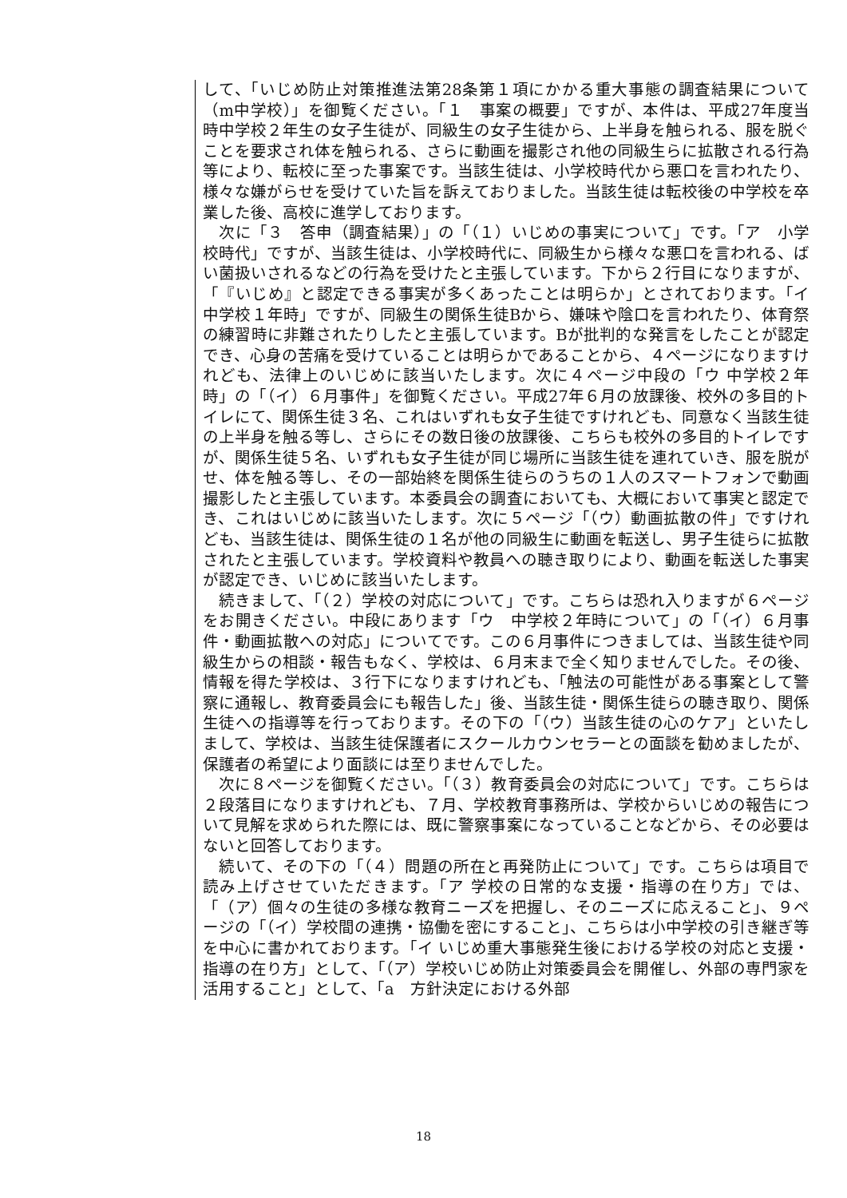して、「いじめ防止対策推進法第28条第１項にかかる重大事態の調査結果について（m中学校）」を御覧ください。「１　事案の概要」ですが、本件は、平成27年度当時中学校２年生の女子生徒が、同級生の女子生徒から、上半身を触られる、服を脱ぐことを要求され体を触られる、さらに動画を撮影され他の同級生らに拡散される行為等により、転校に至った事案です。当該生徒は、小学校時代から悪口を言われたり、様々な嫌がらせを受けていた旨を訴えておりました。当該生徒は転校後の中学校を卒業した後、高校に進学しております。
　次に「３　答申（調査結果）」の「（１）いじめの事実について」です。「ア　小学校時代」ですが、当該生徒は、小学校時代に、同級生から様々な悪口を言われる、ばい菌扱いされるなどの行為を受けたと主張しています。下から２行目になりますが、「『いじめ』と認定できる事実が多くあったことは明らか」とされております。「イ　中学校１年時」ですが、同級生の関係生徒Bから、嫌味や陰口を言われたり、体育祭の練習時に非難されたりしたと主張しています。Bが批判的な発言をしたことが認定でき、心身の苦痛を受けていることは明らかであることから、４ページになりますけれども、法律上のいじめに該当いたします。次に４ページ中段の「ウ 中学校２年時」の「（イ）６月事件」を御覧ください。平成27年６月の放課後、校外の多目的トイレにて、関係生徒３名、これはいずれも女子生徒ですけれども、同意なく当該生徒の上半身を触る等し、さらにその数日後の放課後、こちらも校外の多目的トイレですが、関係生徒５名、いずれも女子生徒が同じ場所に当該生徒を連れていき、服を脱がせ、体を触る等し、その一部始終を関係生徒らのうちの１人のスマートフォンで動画撮影したと主張しています。本委員会の調査においても、大概において事実と認定でき、これはいじめに該当いたします。次に５ページ「（ウ）動画拡散の件」ですけれども、当該生徒は、関係生徒の１名が他の同級生に動画を転送し、男子生徒らに拡散されたと主張しています。学校資料や教員への聴き取りにより、動画を転送した事実が認定でき、いじめに該当いたします。
　続きまして、「（２）学校の対応について」です。こちらは恐れ入りますが６ページをお開きください。中段にあります「ウ　中学校２年時について」の「（イ）６月事件・動画拡散への対応」についてです。この６月事件につきましては、当該生徒や同級生からの相談・報告もなく、学校は、６月末まで全く知りませんでした。その後、情報を得た学校は、３行下になりますけれども、「触法の可能性がある事案として警察に通報し、教育委員会にも報告した」後、当該生徒・関係生徒らの聴き取り、関係生徒への指導等を行っております。その下の「（ウ）当該生徒の心のケア」といたしまして、学校は、当該生徒保護者にスクールカウンセラーとの面談を勧めましたが、保護者の希望により面談には至りませんでした。
　次に８ページを御覧ください。「（３）教育委員会の対応について」です。こちらは２段落目になりますけれども、７月、学校教育事務所は、学校からいじめの報告について見解を求められた際には、既に警察事案になっていることなどから、その必要はないと回答しております。
　続いて、その下の「（４）問題の所在と再発防止について」です。こちらは項目で読み上げさせていただきます。「ア 学校の日常的な支援・指導の在り方」では、「（ア）個々の生徒の多様な教育ニーズを把握し、そのニーズに応えること」、９ページの「（イ）学校間の連携・協働を密にすること」、こちらは小中学校の引き継ぎ等を中心に書かれております。「イ いじめ重大事態発生後における学校の対応と支援・指導の在り方」として、「（ア）学校いじめ防止対策委員会を開催し、外部の専門家を活用すること」として、「a　方針決定における外部
18